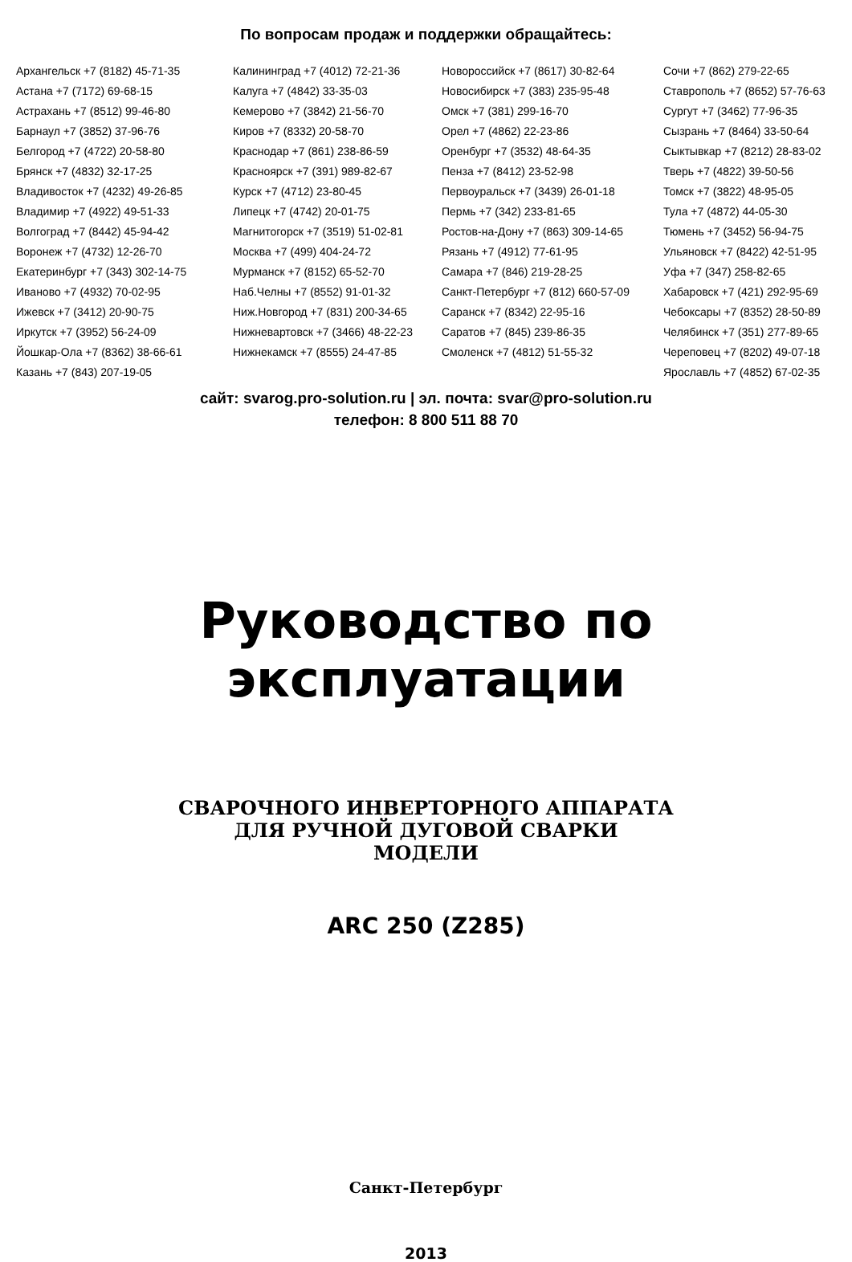По вопросам продаж и поддержки обращайтесь:
Архангельск +7 (8182) 45-71-35
Астана +7 (7172) 69-68-15
Астрахань +7 (8512) 99-46-80
Барнаул +7 (3852) 37-96-76
Белгород +7 (4722) 20-58-80
Брянск +7 (4832) 32-17-25
Владивосток +7 (4232) 49-26-85
Владимир +7 (4922) 49-51-33
Волгоград +7 (8442) 45-94-42
Воронеж +7 (4732) 12-26-70
Екатеринбург +7 (343) 302-14-75
Иваново +7 (4932) 70-02-95
Ижевск +7 (3412) 20-90-75
Иркутск +7 (3952) 56-24-09
Йошкар-Ола +7 (8362) 38-66-61
Казань +7 (843) 207-19-05
Калининград +7 (4012) 72-21-36
Калуга +7 (4842) 33-35-03
Кемерово +7 (3842) 21-56-70
Киров +7 (8332) 20-58-70
Краснодар +7 (861) 238-86-59
Красноярск +7 (391) 989-82-67
Курск +7 (4712) 23-80-45
Липецк +7 (4742) 20-01-75
Магнитогорск +7 (3519) 51-02-81
Москва +7 (499) 404-24-72
Мурманск +7 (8152) 65-52-70
Наб.Челны +7 (8552) 91-01-32
Ниж.Новгород +7 (831) 200-34-65
Нижневартовск +7 (3466) 48-22-23
Нижнекамск +7 (8555) 24-47-85
Новороссийск +7 (8617) 30-82-64
Новосибирск +7 (383) 235-95-48
Омск +7 (381) 299-16-70
Орел +7 (4862) 22-23-86
Оренбург +7 (3532) 48-64-35
Пенза +7 (8412) 23-52-98
Первоуральск +7 (3439) 26-01-18
Пермь +7 (342) 233-81-65
Ростов-на-Дону +7 (863) 309-14-65
Рязань +7 (4912) 77-61-95
Самара +7 (846) 219-28-25
Санкт-Петербург +7 (812) 660-57-09
Саранск +7 (8342) 22-95-16
Саратов +7 (845) 239-86-35
Смоленск +7 (4812) 51-55-32
Сочи +7 (862) 279-22-65
Ставрополь +7 (8652) 57-76-63
Сургут +7 (3462) 77-96-35
Сызрань +7 (8464) 33-50-64
Сыктывкар +7 (8212) 28-83-02
Тверь +7 (4822) 39-50-56
Томск +7 (3822) 48-95-05
Тула +7 (4872) 44-05-30
Тюмень +7 (3452) 56-94-75
Ульяновск +7 (8422) 42-51-95
Уфа +7 (347) 258-82-65
Хабаровск +7 (421) 292-95-69
Чебоксары +7 (8352) 28-50-89
Челябинск +7 (351) 277-89-65
Череповец +7 (8202) 49-07-18
Ярославль +7 (4852) 67-02-35
сайт: svarog.pro-solution.ru | эл. почта: svar@pro-solution.ru
телефон: 8 800 511 88 70
Руководство по эксплуатации
СВАРОЧНОГО ИНВЕРТОРНОГО АППАРАТА
ДЛЯ РУЧНОЙ ДУГОВОЙ СВАРКИ
МОДЕЛИ
ARC 250 (Z285)
Санкт-Петербург
2013